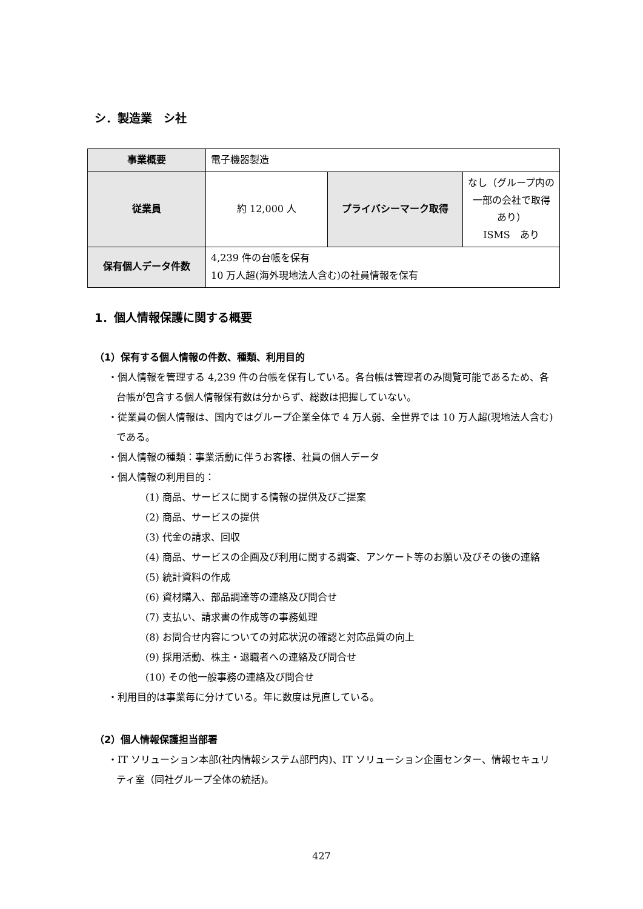シ．製造業　シ社
| 事業概要 | 電子機器製造 | | |
| 従業員 | 約 12,000 人 | プライバシーマーク取得 | なし（グループ内の一部の会社で取得あり） ISMS あり |
| 保有個人データ件数 | 4,239 件の台帳を保有 10 万人超(海外現地法人含む)の社員情報を保有 | | |
1．個人情報保護に関する概要
（1）保有する個人情報の件数、種類、利用目的
・個人情報を管理する 4,239 件の台帳を保有している。各台帳は管理者のみ閲覧可能であるため、各台帳が包含する個人情報保有数は分からず、総数は把握していない。
・従業員の個人情報は、国内ではグループ企業全体で 4 万人弱、全世界では 10 万人超(現地法人含む)である。
・個人情報の種類：事業活動に伴うお客様、社員の個人データ
・個人情報の利用目的：
(1) 商品、サービスに関する情報の提供及びご提案
(2) 商品、サービスの提供
(3) 代金の請求、回収
(4) 商品、サービスの企画及び利用に関する調査、アンケート等のお願い及びその後の連絡
(5) 統計資料の作成
(6) 資材購入、部品調達等の連絡及び問合せ
(7) 支払い、請求書の作成等の事務処理
(8) お問合せ内容についての対応状況の確認と対応品質の向上
(9) 採用活動、株主・退職者への連絡及び問合せ
(10) その他一般事務の連絡及び問合せ
・利用目的は事業毎に分けている。年に数度は見直している。
（2）個人情報保護担当部署
・IT ソリューション本部(社内情報システム部門内)、IT ソリューション企画センター、情報セキュリティ室（同社グループ全体の統括)。
427